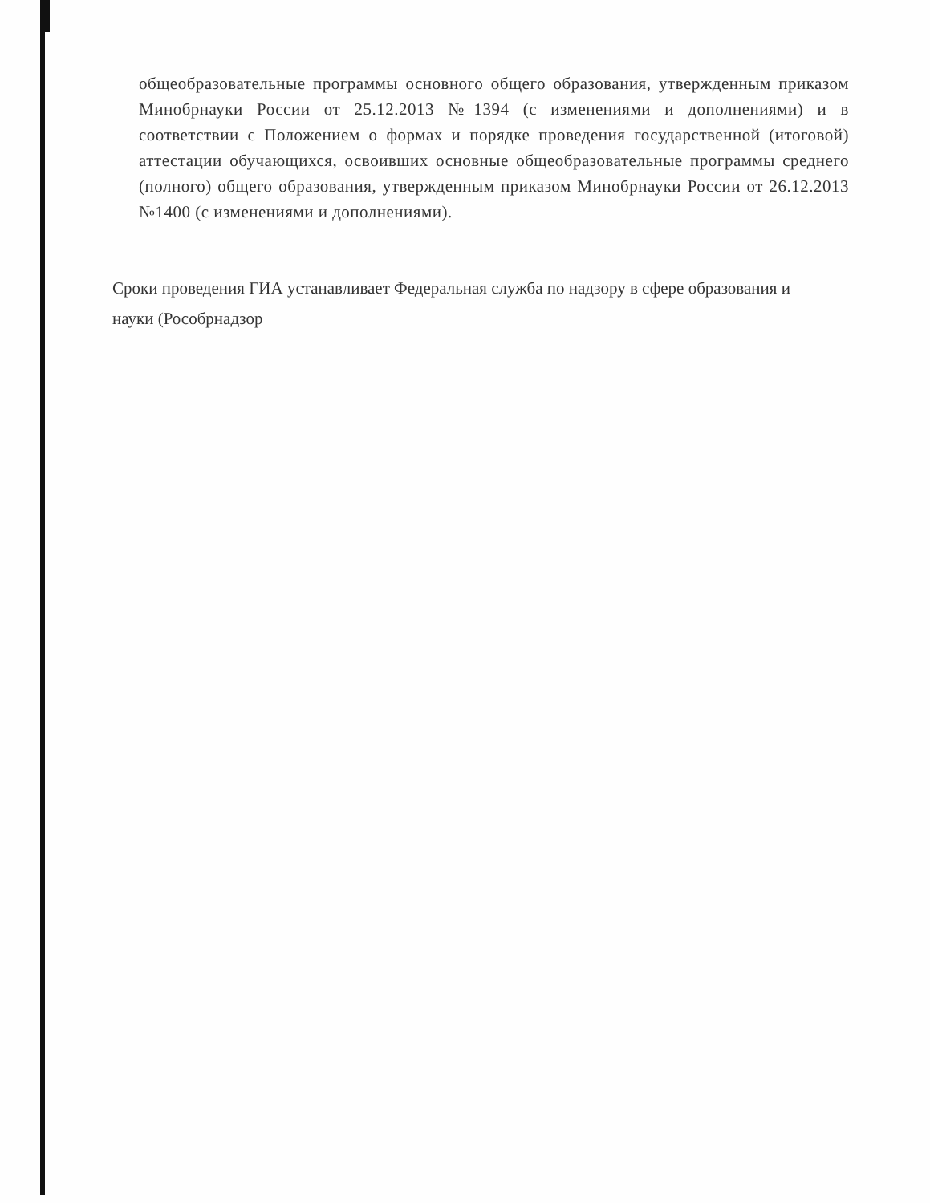общеобразовательные программы основного общего образования, утвержденным приказом Минобрнауки России от 25.12.2013 №1394 (с изменениями и дополнениями) и в соответствии с Положением о формах и порядке проведения государственной (итоговой) аттестации обучающихся, освоивших основные общеобразовательные программы среднего (полного) общего образования, утвержденным приказом Минобрнауки России от 26.12.2013 №1400 (с изменениями и дополнениями).
Сроки проведения ГИА устанавливает Федеральная служба по надзору в сфере образования и науки (Рособрнадзор